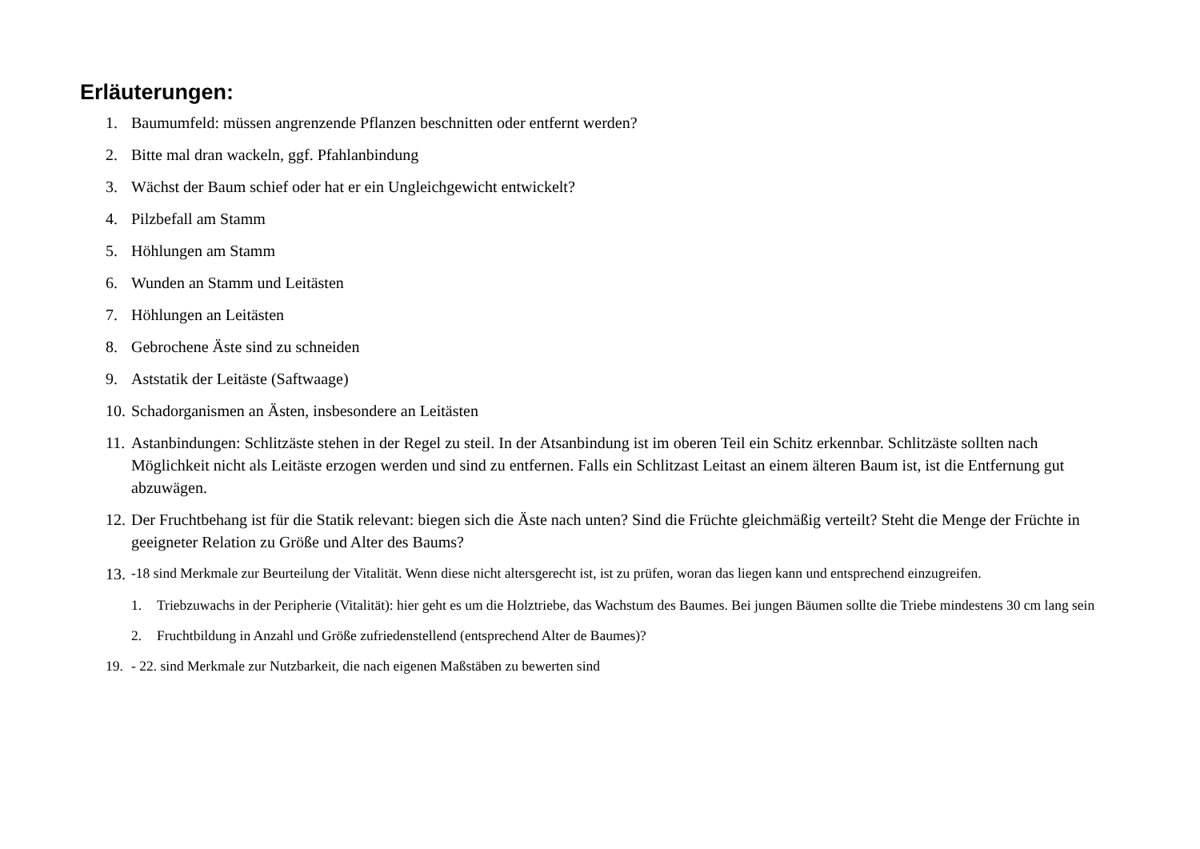Erläuterungen:
1. Baumumfeld: müssen angrenzende Pflanzen beschnitten oder entfernt werden?
2. Bitte mal dran wackeln, ggf. Pfahlanbindung
3. Wächst der Baum schief oder hat er ein Ungleichgewicht entwickelt?
4. Pilzbefall am Stamm
5. Höhlungen am Stamm
6. Wunden an Stamm und Leitästen
7. Höhlungen an Leitästen
8. Gebrochene Äste sind zu schneiden
9. Aststatik der Leitäste (Saftwaage)
10. Schadorganismen an Ästen, insbesondere an Leitästen
11. Astanbindungen: Schlitzäste stehen in der Regel zu steil. In der Atsanbindung ist im oberen Teil ein Schitz erkennbar. Schlitzäste sollten nach Möglichkeit nicht als Leitäste erzogen werden und sind zu entfernen. Falls ein Schlitzast Leitast an einem älteren Baum ist, ist die Entfernung gut abzuwägen.
12. Der Fruchtbehang ist für die Statik relevant: biegen sich die Äste nach unten? Sind die Früchte gleichmäßig verteilt? Steht die Menge der Früchte in geeigneter Relation zu Größe und Alter des Baums?
13. -18 sind Merkmale zur Beurteilung der Vitalität. Wenn diese nicht altersgerecht ist, ist zu prüfen, woran das liegen kann und entsprechend einzugreifen.
1. Triebzuwachs in der Peripherie (Vitalität): hier geht es um die Holztriebe, das Wachstum des Baumes. Bei jungen Bäumen sollte die Triebe mindestens 30 cm lang sein
2. Fruchtbildung in Anzahl und Größe zufriedenstellend (entsprechend Alter de Baumes)?
19. - 22. sind Merkmale zur Nutzbarkeit, die nach eigenen Maßstäben zu bewerten sind